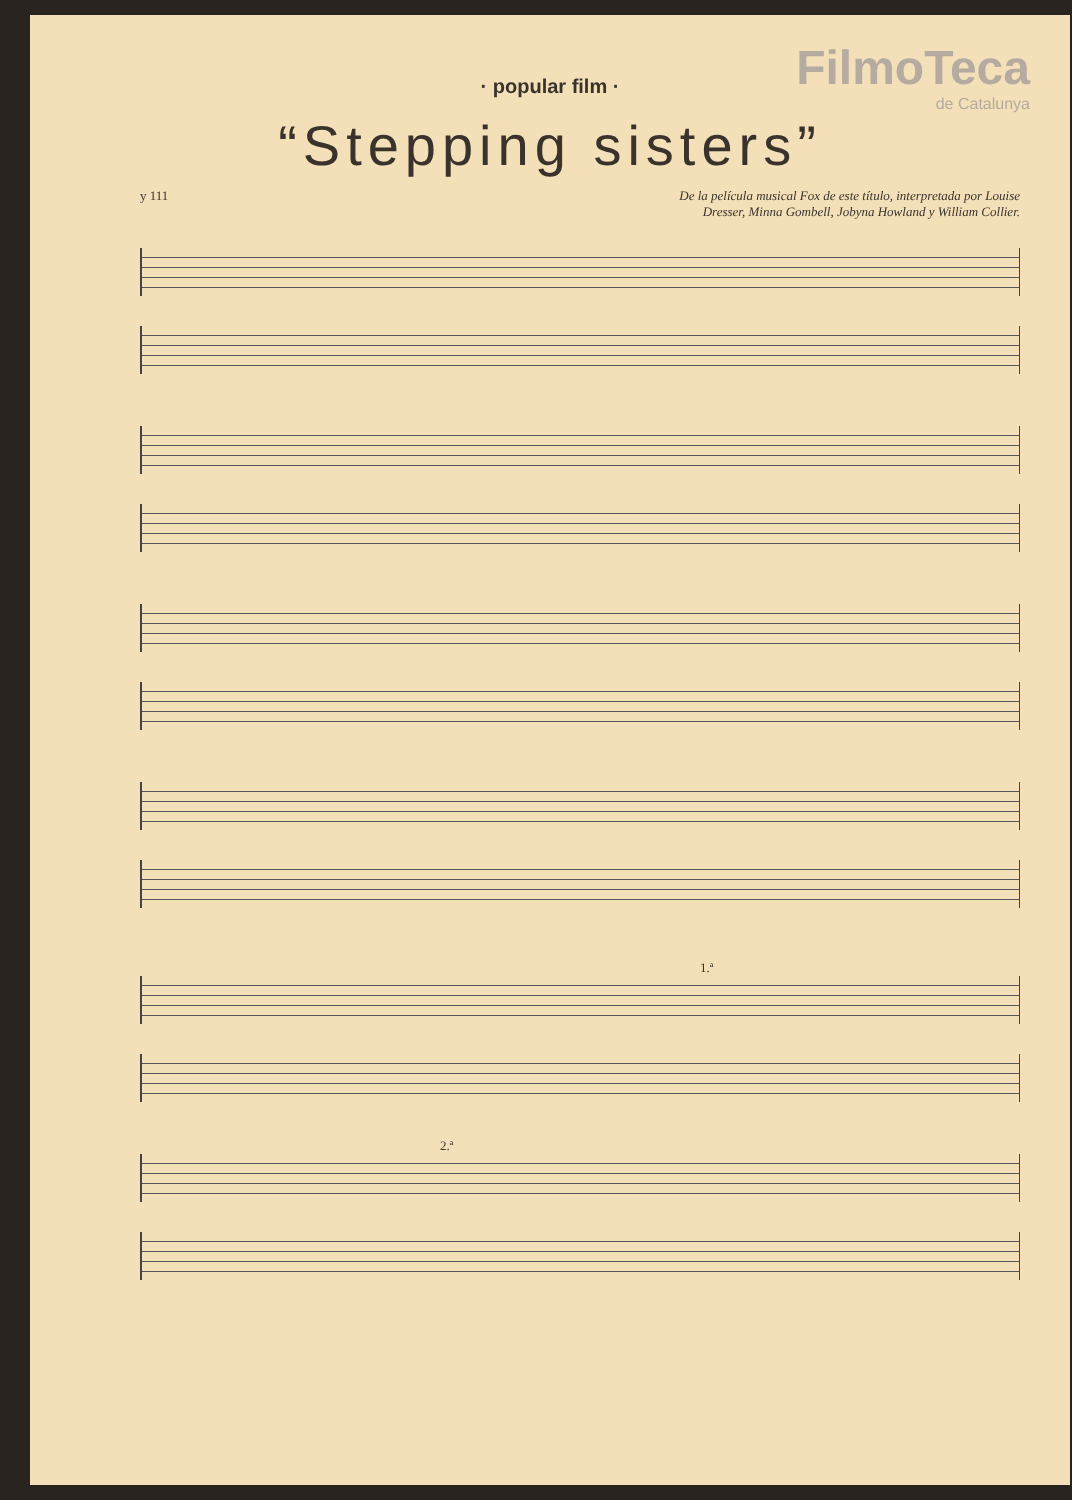FilmoTeca
de Catalunya
· popular film ·
“Stepping sisters”
y 111 De la película musical Fox de este título, interpretada por Louise
Dresser, Minna Gombell, Jobyna Howland y William Collier.
1.ª
2.ª